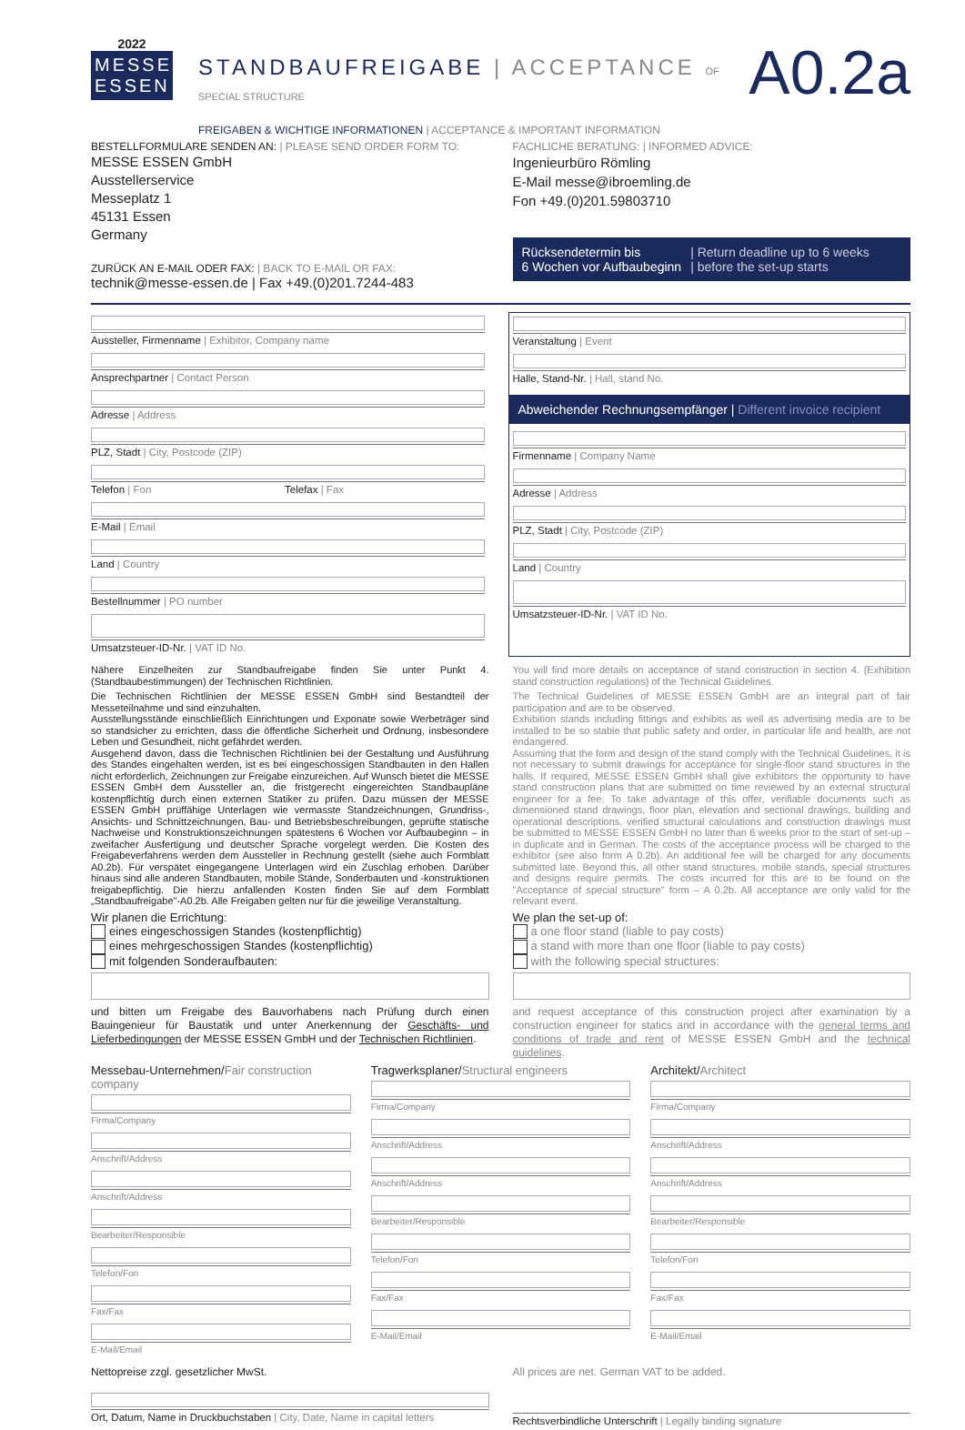2022
MESSE
ESSEN
STANDBAUFREIGABE | ACCEPTANCE OF SPECIAL STRUCTURE
FREIGABEN & WICHTIGE INFORMATIONEN | ACCEPTANCE & IMPORTANT INFORMATION
A0.2a
BESTELLFORMULARE SENDEN AN: | PLEASE SEND ORDER FORM TO:
MESSE ESSEN GmbH
Ausstellerservice
Messeplatz 1
45131 Essen
Germany
ZURÜCK AN E-MAIL ODER FAX: | BACK TO E-MAIL OR FAX:
technik@messe-essen.de | Fax +49.(0)201.7244-483
FACHLICHE BERATUNG: | INFORMED ADVICE:
Ingenieurbüro Römling
E-Mail messe@ibroemling.de
Fon +49.(0)201.59803710
Rücksendetermin bis
6 Wochen vor Aufbaubeginn
| Return deadline up to 6 weeks
| before the set-up starts
Aussteller, Firmenname | Exhibitor, Company name
Ansprechpartner | Contact Person
Adresse | Address
PLZ, Stadt | City, Postcode (ZIP)
Telefon | Fon Telefax | Fax
E-Mail | Email
Land | Country
Bestellnummer | PO number
Umsatzsteuer-ID-Nr. | VAT ID No.
Veranstaltung | Event
Halle, Stand-Nr. | Hall, stand No.
Abweichender Rechnungsempfänger | Different invoice recipient
Firmenname | Company Name
Adresse | Address
PLZ, Stadt | City, Postcode (ZIP)
Land | Country
Umsatzsteuer-ID-Nr. | VAT ID No.
Nähere Einzelheiten zur Standbaufreigabe finden Sie unter Punkt 4. (Standbaubestimmungen) der Technischen Richtlinien.
Die Technischen Richtlinien der MESSE ESSEN GmbH sind Bestandteil der Messeteilnahme und sind einzuhalten.
Ausstellungsstände einschließlich Einrichtungen und Exponate sowie Werbeträger sind so standsicher zu errichten, dass die öffentliche Sicherheit und Ordnung, insbesondere Leben und Gesundheit, nicht gefährdet werden.
Ausgehend davon, dass die Technischen Richtlinien bei der Gestaltung und Ausführung des Standes eingehalten werden, ist es bei eingeschossigen Standbauten in den Hallen nicht erforderlich, Zeichnungen zur Freigabe einzureichen. Auf Wunsch bietet die MESSE ESSEN GmbH dem Aussteller an, die fristgerecht eingereichten Standbaupläne kostenpflichtig durch einen externen Statiker zu prüfen. Dazu müssen der MESSE ESSEN GmbH prüffähige Unterlagen wie vermasste Standzeichnungen, Grundriss-, Ansichts- und Schnittzeichnungen, Bau- und Betriebsbeschreibungen, geprüfte statische Nachweise und Konstruktionszeichnungen spätestens 6 Wochen vor Aufbaubeginn – in zweifacher Ausfertigung und deutscher Sprache vorgelegt werden. Die Kosten des Freigabeverfahrens werden dem Aussteller in Rechnung gestellt (siehe auch Formblatt A0.2b). Für verspätet eingegangene Unterlagen wird ein Zuschlag erhoben. Darüber hinaus sind alle anderen Standbauten, mobile Stände, Sonderbauten und -konstruktionen freigabepflichtig. Die hierzu anfallenden Kosten finden Sie auf dem Formblatt „Standbaufreigabe"-A0.2b. Alle Freigaben gelten nur für die jeweilige Veranstaltung.
Wir planen die Errichtung:
eines eingeschossigen Standes (kostenpflichtig)
eines mehrgeschossigen Standes (kostenpflichtig)
mit folgenden Sonderaufbauten:
und bitten um Freigabe des Bauvorhabens nach Prüfung durch einen Bauingenieur für Baustatik und unter Anerkennung der Geschäfts- und Lieferbedingungen der MESSE ESSEN GmbH und der Technischen Richtlinien.
You will find more details on acceptance of stand construction in section 4. (Exhibition stand construction regulations) of the Technical Guidelines.
The Technical Guidelines of MESSE ESSEN GmbH are an integral part of fair participation and are to be observed.
Exhibition stands including fittings and exhibits as well as advertising media are to be installed to be so stable that public safety and order, in particular life and health, are not endangered.
Assuming that the form and design of the stand comply with the Technical Guidelines, it is not necessary to submit drawings for acceptance for single-floor stand structures in the halls. If required, MESSE ESSEN GmbH shall give exhibitors the opportunity to have stand construction plans that are submitted on time reviewed by an external structural engineer for a fee. To take advantage of this offer, verifiable documents such as dimensioned stand drawings, floor plan, elevation and sectional drawings, building and operational descriptions, verified structural calculations and construction drawings must be submitted to MESSE ESSEN GmbH no later than 6 weeks prior to the start of set-up – in duplicate and in German. The costs of the acceptance process will be charged to the exhibitor (see also form A 0.2b). An additional fee will be charged for any documents submitted late. Beyond this, all other stand structures, mobile stands, special structures and designs require permits. The costs incurred for this are to be found on the "Acceptance of special structure" form – A 0.2b. All acceptance are only valid for the relevant event.
We plan the set-up of:
a one floor stand (liable to pay costs)
a stand with more than one floor (liable to pay costs)
with the following special structures:
and request acceptance of this construction project after examination by a construction engineer for statics and in accordance with the general terms and conditions of trade and rent of MESSE ESSEN GmbH and the technical guidelines.
Messebau-Unternehmen/Fair construction company
Firma/Company
Anschrift/Address
Anschrift/Address
Bearbeiter/Responsible
Telefon/Fon
Fax/Fax
E-Mail/Email
Tragwerksplaner/Structural engineers
Firma/Company
Anschrift/Address
Anschrift/Address
Bearbeiter/Responsible
Telefon/Fon
Fax/Fax
E-Mail/Email
Architekt/Architect
Firma/Company
Anschrift/Address
Anschrift/Address
Bearbeiter/Responsible
Telefon/Fon
Fax/Fax
E-Mail/Email
Nettopreise zzgl. gesetzlicher MwSt.
Ort, Datum, Name in Druckbuchstaben | City, Date, Name in capital letters
All prices are net. German VAT to be added.
Rechtsverbindliche Unterschrift | Legally binding signature